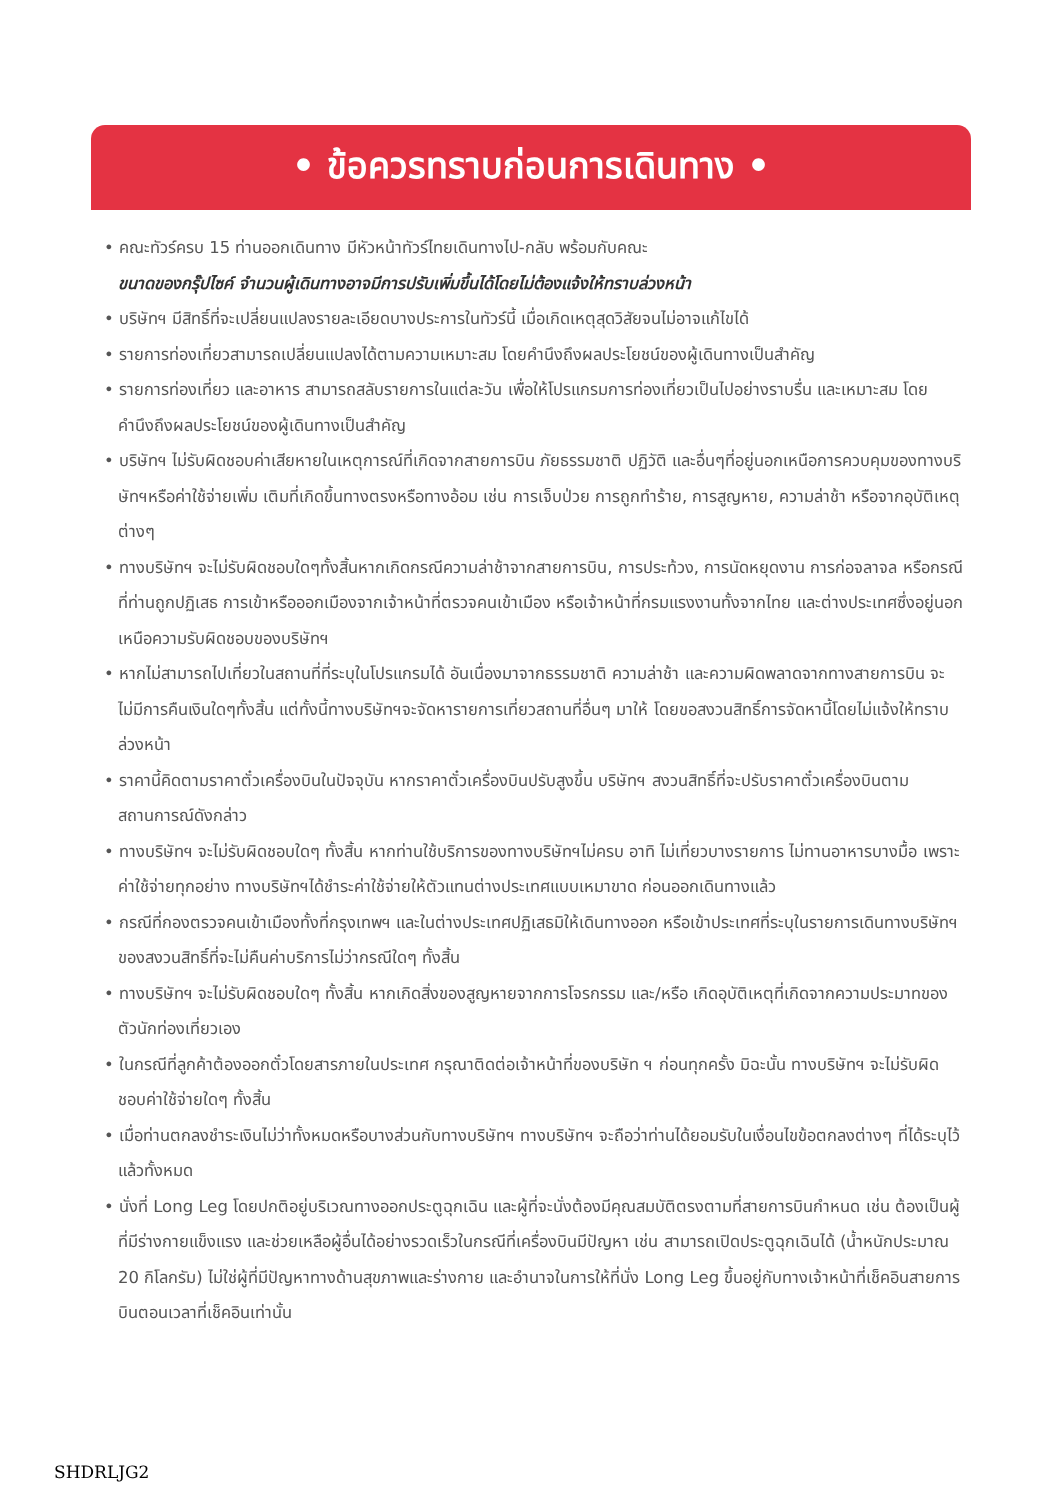• ข้อควรทราบก่อนการเดินทาง •
• คณะทัวร์ครบ 15 ท่านออกเดินทาง มีหัวหน้าทัวร์ไทยเดินทางไป-กลับ พร้อมกับคณะ
ขนาดของกรุ๊ปไซค์ จำนวนผู้เดินทางอาจมีการปรับเพิ่มขึ้นได้โดยไม่ต้องแจ้งให้ทราบล่วงหน้า
• บริษัทฯ มีสิทธิ์ที่จะเปลี่ยนแปลงรายละเอียดบางประการในทัวร์นี้ เมื่อเกิดเหตุสุดวิสัยจนไม่อาจแก้ไขได้
• รายการท่องเที่ยวสามารถเปลี่ยนแปลงได้ตามความเหมาะสม โดยคำนึงถึงผลประโยชน์ของผู้เดินทางเป็นสำคัญ
• รายการท่องเที่ยว และอาหาร สามารถสลับรายการในแต่ละวัน เพื่อให้โปรแกรมการท่องเที่ยวเป็นไปอย่างราบรื่น และเหมาะสม โดยคำนึงถึงผลประโยชน์ของผู้เดินทางเป็นสำคัญ
• บริษัทฯ ไม่รับผิดชอบค่าเสียหายในเหตุการณ์ที่เกิดจากสายการบิน ภัยธรรมชาติ ปฏิวัติ และอื่นๆที่อยู่นอกเหนือการควบคุมของทางบริษัทฯหรือค่าใช้จ่ายเพิ่ม เติมที่เกิดขึ้นทางตรงหรือทางอ้อม เช่น การเจ็บป่วย การถูกทำร้าย, การสูญหาย, ความล่าช้า หรือจากอุบัติเหตุต่างๆ
• ทางบริษัทฯ จะไม่รับผิดชอบใดๆทั้งสิ้นหากเกิดกรณีความล่าช้าจากสายการบิน, การประท้วง, การนัดหยุดงาน การก่อจลาจล หรือกรณีที่ท่านถูกปฏิเสธ การเข้าหรือออกเมืองจากเจ้าหน้าที่ตรวจคนเข้าเมือง หรือเจ้าหน้าที่กรมแรงงานทั้งจากไทย และต่างประเทศซึ่งอยู่นอกเหนือความรับผิดชอบของบริษัทฯ
• หากไม่สามารถไปเที่ยวในสถานที่ที่ระบุในโปรแกรมได้ อันเนื่องมาจากธรรมชาติ ความล่าช้า และความผิดพลาดจากทางสายการบิน จะไม่มีการคืนเงินใดๆทั้งสิ้น แต่ทั้งนี้ทางบริษัทฯจะจัดหารายการเที่ยวสถานที่อื่นๆ มาให้ โดยขอสงวนสิทธิ์การจัดหานี้โดยไม่แจ้งให้ทราบล่วงหน้า
• ราคานี้คิดตามราคาตั๋วเครื่องบินในปัจจุบัน หากราคาตั๋วเครื่องบินปรับสูงขึ้น บริษัทฯ สงวนสิทธิ์ที่จะปรับราคาตั๋วเครื่องบินตามสถานการณ์ดังกล่าว
• ทางบริษัทฯ จะไม่รับผิดชอบใดๆ ทั้งสิ้น หากท่านใช้บริการของทางบริษัทฯไม่ครบ อาทิ ไม่เที่ยวบางรายการ ไม่ทานอาหารบางมื้อ เพราะค่าใช้จ่ายทุกอย่าง ทางบริษัทฯได้ชำระค่าใช้จ่ายให้ตัวแทนต่างประเทศแบบเหมาขาด ก่อนออกเดินทางแล้ว
• กรณีที่กองตรวจคนเข้าเมืองทั้งที่กรุงเทพฯ และในต่างประเทศปฏิเสธมิให้เดินทางออก หรือเข้าประเทศที่ระบุในรายการเดินทางบริษัทฯ ของสงวนสิทธิ์ที่จะไม่คืนค่าบริการไม่ว่ากรณีใดๆ ทั้งสิ้น
• ทางบริษัทฯ จะไม่รับผิดชอบใดๆ ทั้งสิ้น หากเกิดสิ่งของสูญหายจากการโจรกรรม และ/หรือ เกิดอุบัติเหตุที่เกิดจากความประมาทของตัวนักท่องเที่ยวเอง
• ในกรณีที่ลูกค้าต้องออกตั๋วโดยสารภายในประเทศ กรุณาติดต่อเจ้าหน้าที่ของบริษัท ฯ ก่อนทุกครั้ง มิฉะนั้น ทางบริษัทฯ จะไม่รับผิดชอบค่าใช้จ่ายใดๆ ทั้งสิ้น
• เมื่อท่านตกลงชำระเงินไม่ว่าทั้งหมดหรือบางส่วนกับทางบริษัทฯ ทางบริษัทฯ จะถือว่าท่านได้ยอมรับในเงื่อนไขข้อตกลงต่างๆ ที่ได้ระบุไว้แล้วทั้งหมด
• นั่งที่ Long Leg โดยปกติอยู่บริเวณทางออกประตูฉุกเฉิน และผู้ที่จะนั่งต้องมีคุณสมบัติตรงตามที่สายการบินกำหนด เช่น ต้องเป็นผู้ที่มีร่างกายแข็งแรง และช่วยเหลือผู้อื่นได้อย่างรวดเร็วในกรณีที่เครื่องบินมีปัญหา เช่น สามารถเปิดประตูฉุกเฉินได้ (น้ำหนักประมาณ 20 กิโลกรัม) ไม่ใช่ผู้ที่มีปัญหาทางด้านสุขภาพและร่างกาย และอำนาจในการให้ที่นั่ง Long Leg ขึ้นอยู่กับทางเจ้าหน้าที่เช็คอินสายการบินตอนเวลาที่เช็คอินเท่านั้น
SHDRLJG2